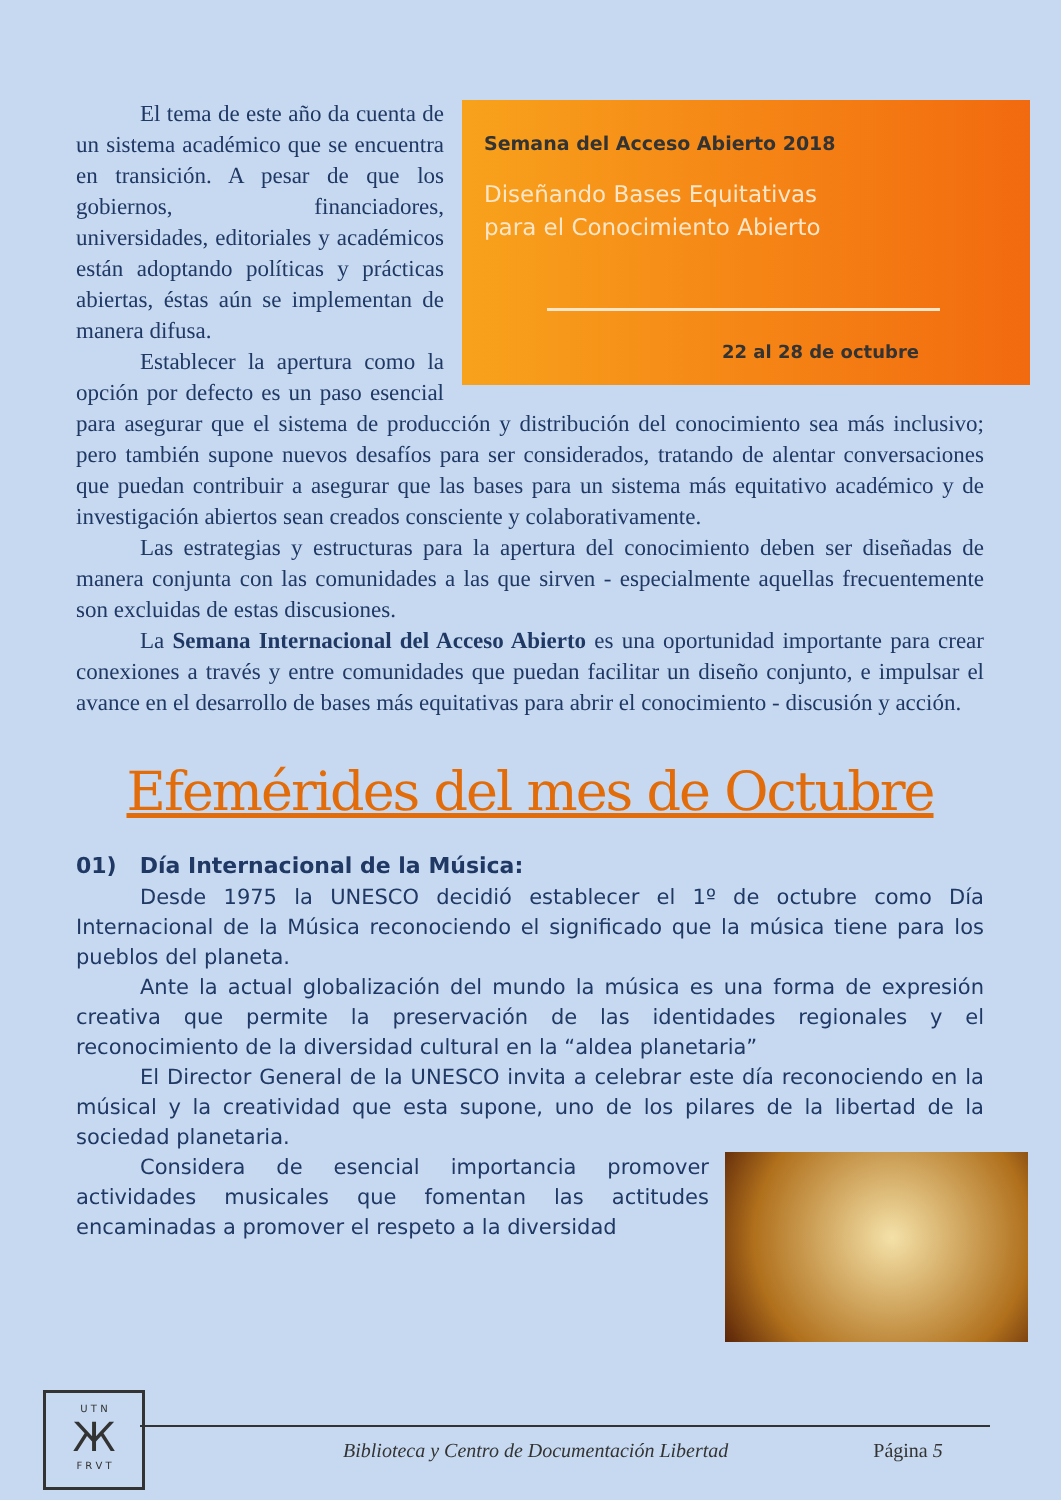Semana del Acceso Abierto 2018
Diseñando Bases Equitativas
para el Conocimiento Abierto
22 al 28 de octubre
El tema de este año da cuenta de un sistema académico que se encuentra en transición. A pesar de que los gobiernos, financiadores, universidades, editoriales y académicos están adoptando políticas y prácticas abiertas, éstas aún se implementan de manera difusa.
Establecer la apertura como la opción por defecto es un paso esencial para asegurar que el sistema de producción y distribución del conocimiento sea más inclusivo; pero también supone nuevos desafíos para ser considerados, tratando de alentar conversaciones que puedan contribuir a asegurar que las bases para un sistema más equitativo académico y de investigación abiertos sean creados consciente y colaborativamente.
Las estrategias y estructuras para la apertura del conocimiento deben ser diseñadas de manera conjunta con las comunidades a las que sirven - especialmente aquellas frecuentemente son excluidas de estas discusiones.
La Semana Internacional del Acceso Abierto es una oportunidad importante para crear conexiones a través y entre comunidades que puedan facilitar un diseño conjunto, e impulsar el avance en el desarrollo de bases más equitativas para abrir el conocimiento - discusión y acción.
Efemérides del mes de Octubre
01) Día Internacional de la Música:
Desde 1975 la UNESCO decidió establecer el 1º de octubre como Día Internacional de la Música reconociendo el significado que la música tiene para los pueblos del planeta.
Ante la actual globalización del mundo la música es una forma de expresión creativa que permite la preservación de las identidades regionales y el reconocimiento de la diversidad cultural en la “aldea planetaria”
El Director General de la UNESCO invita a celebrar este día reconociendo en la músical y la creatividad que esta supone, uno de los pilares de la libertad de la sociedad planetaria.
Considera de esencial importancia promover actividades musicales que fomentan las actitudes encaminadas a promover el respeto a la diversidad
U T N
Ж
F R V T
Biblioteca y Centro de Documentación Libertad Página 5